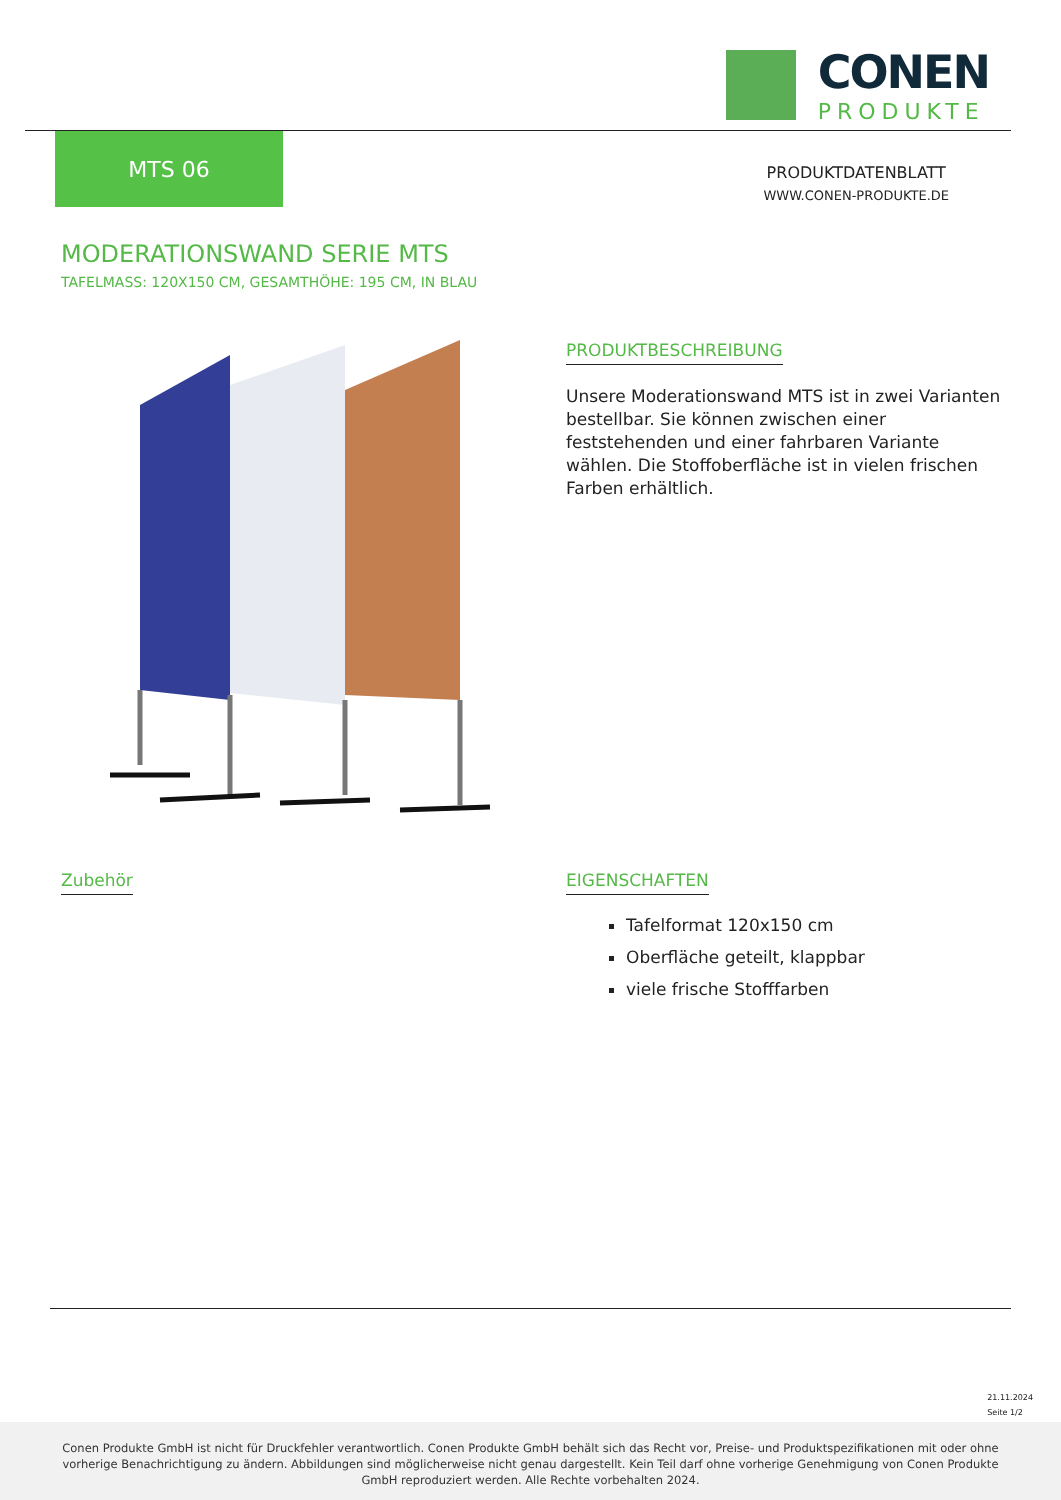CONEN
PRODUKTE
MTS 06
PRODUKTDATENBLATT
WWW.CONEN-PRODUKTE.DE
MODERATIONSWAND SERIE MTS
TAFELMASS: 120X150 CM, GESAMTHÖHE: 195 CM, IN BLAU
PRODUKTBESCHREIBUNG
Unsere Moderationswand MTS ist in zwei Varianten bestellbar. Sie können zwischen einer feststehenden und einer fahrbaren Variante wählen. Die Stoffoberfläche ist in vielen frischen Farben erhältlich.
Zubehör
EIGENSCHAFTEN
Tafelformat 120x150 cm
Oberfläche geteilt, klappbar
viele frische Stofffarben
21.11.2024
Seite 1/2
Conen Produkte GmbH ist nicht für Druckfehler verantwortlich. Conen Produkte GmbH behält sich das Recht vor, Preise- und Produktspezifikationen mit oder ohne vorherige Benachrichtigung zu ändern. Abbildungen sind möglicherweise nicht genau dargestellt. Kein Teil darf ohne vorherige Genehmigung von Conen Produkte GmbH reproduziert werden. Alle Rechte vorbehalten 2024.